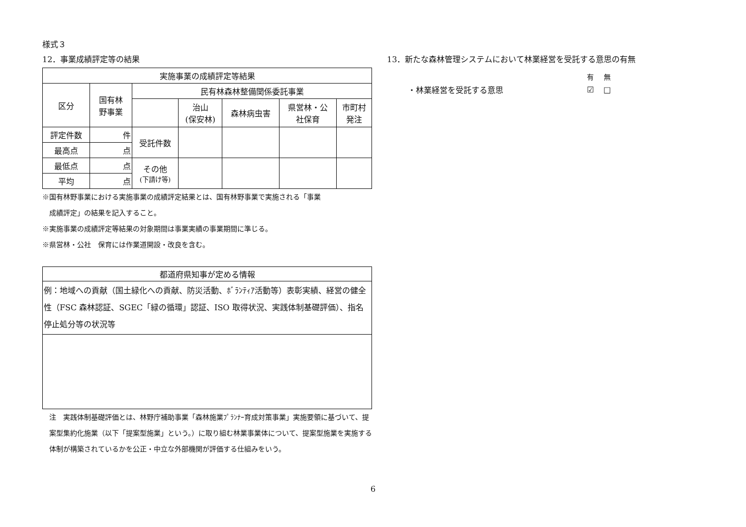様式３
12．事業成績評定等の結果
| 実施事業の成績評定等結果 | | | | | | |
| 区分 | 国有林 野事業 | 民有林森林整備関係委託事業 | | | | |
| | | | 治山 (保安林) | 森林病虫害 | 県営林・公 社保育 | 市町村 発注 |
| 評定件数 | 件 | 受託件数 | | | | |
| 最高点 | 点 | | | | | |
| 最低点 | 点 | その他 (下請け等) | | | | |
| 平均 | 点 | | | | | |
※国有林野事業における実施事業の成績評定結果とは、国有林野事業で実施される「事業
　成績評定」の結果を記入すること。
※実施事業の成績評定等結果の対象期間は事業実績の事業期間に準じる。
※県営林・公社　保育には作業道開設・改良を含む。
| 都道府県知事が定める情報 |
| 例：地域への貢献（国土緑化への貢献、防災活動、ﾎﾞﾗﾝﾃｨｱ活動等）表彰実績、経営の健全性（FSC 森林認証、SGEC「緑の循環」認証、ISO 取得状況、実践体制基礎評価）、指名停止処分等の状況等 |
注　実践体制基礎評価とは、林野庁補助事業「森林施業ﾌﾟﾗﾝﾅｰ育成対策事業」実施要領に基づいて、提案型集約化施業（以下「提案型施業」という。）に取り組む林業事業体について、提案型施業を実施する体制が構築されているかを公正・中立な外部機関が評価する仕組みをいう。
13．新たな森林管理システムにおいて林業経営を受託する意思の有無
| | 有 | 無 |
| ・林業経営を受託する意思 | ☑ | □ |
6